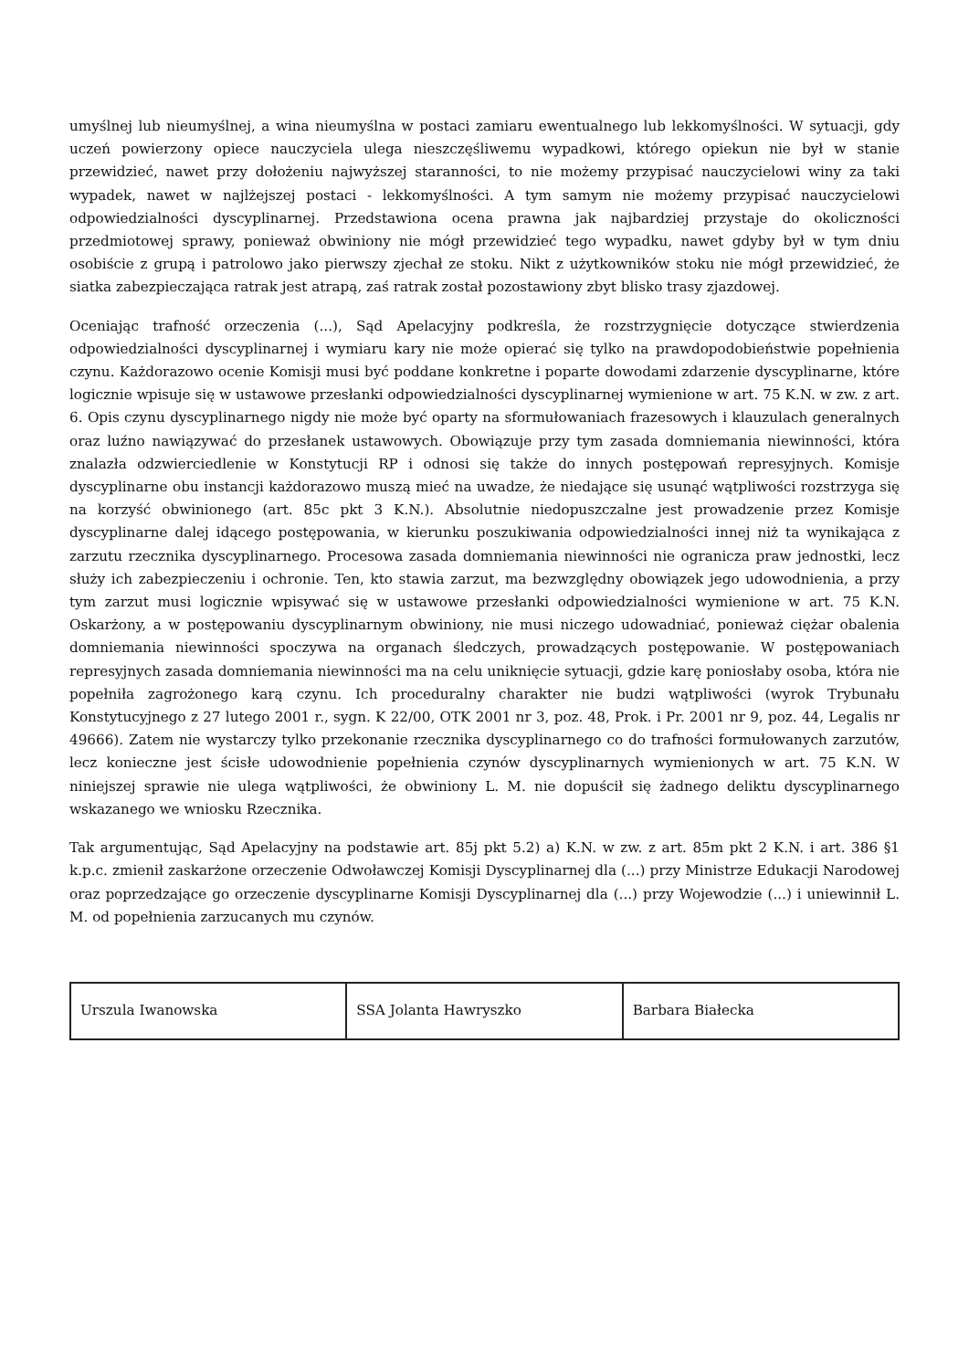umyślnej lub nieumyślnej, a wina nieumyślna w postaci zamiaru ewentualnego lub lekkomyślności. W sytuacji, gdy uczeń powierzony opiece nauczyciela ulega nieszczęśliwemu wypadkowi, którego opiekun nie był w stanie przewidzieć, nawet przy dołożeniu najwyższej staranności, to nie możemy przypisać nauczycielowi winy za taki wypadek, nawet w najlżejszej postaci - lekkomyślności. A tym samym nie możemy przypisać nauczycielowi odpowiedzialności dyscyplinarnej. Przedstawiona ocena prawna jak najbardziej przystaje do okoliczności przedmiotowej sprawy, ponieważ obwiniony nie mógł przewidzieć tego wypadku, nawet gdyby był w tym dniu osobiście z grupą i patrolowo jako pierwszy zjechał ze stoku. Nikt z użytkowników stoku nie mógł przewidzieć, że siatka zabezpieczająca ratrak jest atrapą, zaś ratrak został pozostawiony zbyt blisko trasy zjazdowej.
Oceniając trafność orzeczenia (...), Sąd Apelacyjny podkreśla, że rozstrzygnięcie dotyczące stwierdzenia odpowiedzialności dyscyplinarnej i wymiaru kary nie może opierać się tylko na prawdopodobieństwie popełnienia czynu. Każdorazowo ocenie Komisji musi być poddane konkretne i poparte dowodami zdarzenie dyscyplinarne, które logicznie wpisuje się w ustawowe przesłanki odpowiedzialności dyscyplinarnej wymienione w art. 75 K.N. w zw. z art. 6. Opis czynu dyscyplinarnego nigdy nie może być oparty na sformułowaniach frazesowych i klauzulach generalnych oraz luźno nawiązywać do przesłanek ustawowych. Obowiązuje przy tym zasada domniemania niewinności, która znalazła odzwierciedlenie w Konstytucji RP i odnosi się także do innych postępowań represyjnych. Komisje dyscyplinarne obu instancji każdorazowo muszą mieć na uwadze, że niedające się usunąć wątpliwości rozstrzyga się na korzyść obwinionego (art. 85c pkt 3 K.N.). Absolutnie niedopuszczalne jest prowadzenie przez Komisje dyscyplinarne dalej idącego postępowania, w kierunku poszukiwania odpowiedzialności innej niż ta wynikająca z zarzutu rzecznika dyscyplinarnego. Procesowa zasada domniemania niewinności nie ogranicza praw jednostki, lecz służy ich zabezpieczeniu i ochronie. Ten, kto stawia zarzut, ma bezwzględny obowiązek jego udowodnienia, a przy tym zarzut musi logicznie wpisywać się w ustawowe przesłanki odpowiedzialności wymienione w art. 75 K.N. Oskarżony, a w postępowaniu dyscyplinarnym obwiniony, nie musi niczego udowadniać, ponieważ ciężar obalenia domniemania niewinności spoczywa na organach śledczych, prowadzących postępowanie. W postępowaniach represyjnych zasada domniemania niewinności ma na celu uniknięcie sytuacji, gdzie karę poniosłaby osoba, która nie popełniła zagrożonego karą czynu. Ich proceduralny charakter nie budzi wątpliwości (wyrok Trybunału Konstytucyjnego z 27 lutego 2001 r., sygn. K 22/00, OTK 2001 nr 3, poz. 48, Prok. i Pr. 2001 nr 9, poz. 44, Legalis nr 49666). Zatem nie wystarczy tylko przekonanie rzecznika dyscyplinarnego co do trafności formułowanych zarzutów, lecz konieczne jest ścisłe udowodnienie popełnienia czynów dyscyplinarnych wymienionych w art. 75 K.N. W niniejszej sprawie nie ulega wątpliwości, że obwiniony L. M. nie dopuścił się żadnego deliktu dyscyplinarnego wskazanego we wniosku Rzecznika.
Tak argumentując, Sąd Apelacyjny na podstawie art. 85j pkt 5.2) a) K.N. w zw. z art. 85m pkt 2 K.N. i art. 386 §1 k.p.c. zmienił zaskarżone orzeczenie Odwoławczej Komisji Dyscyplinarnej dla (...) przy Ministrze Edukacji Narodowej oraz poprzedzające go orzeczenie dyscyplinarne Komisji Dyscyplinarnej dla (...) przy Wojewodzie (...) i uniewinnił L. M. od popełnienia zarzucanych mu czynów.
| Urszula Iwanowska | SSA Jolanta Hawryszko | Barbara Białecka |